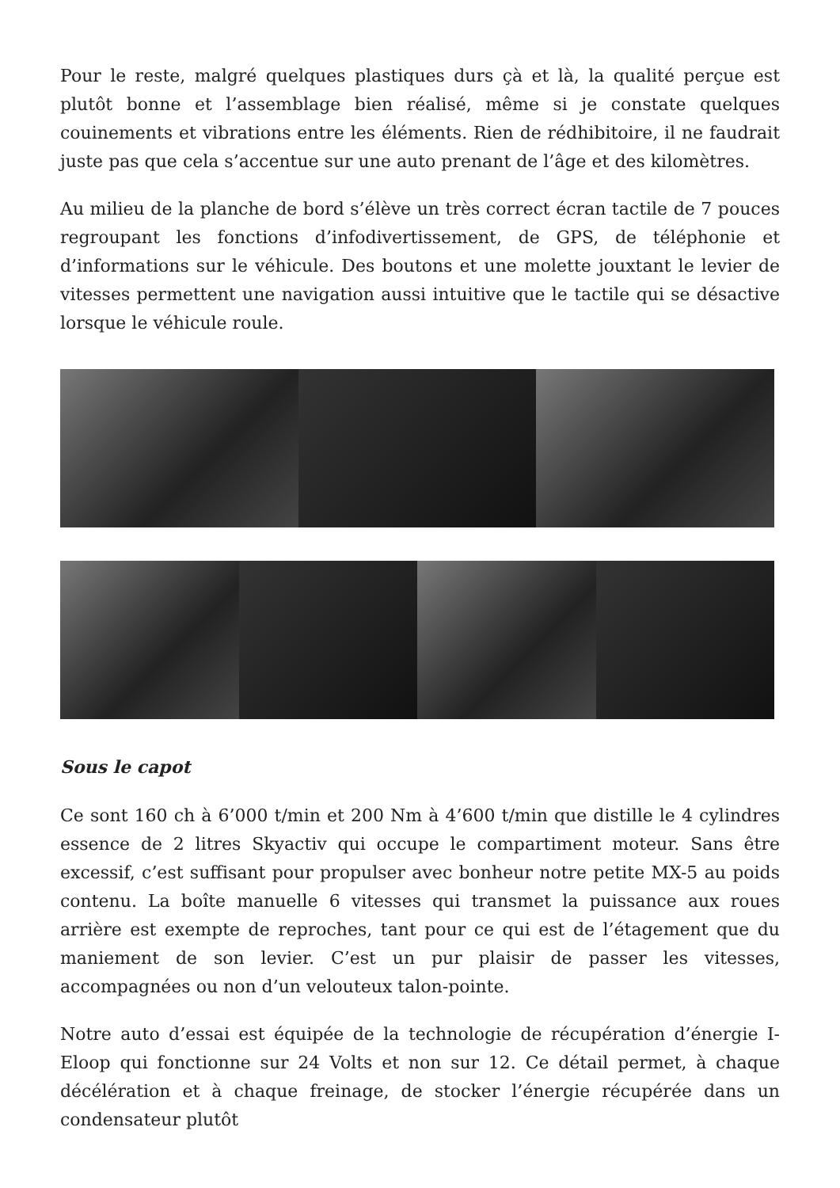Pour le reste, malgré quelques plastiques durs çà et là, la qualité perçue est plutôt bonne et l’assemblage bien réalisé, même si je constate quelques couinements et vibrations entre les éléments. Rien de rédhibitoire, il ne faudrait juste pas que cela s’accentue sur une auto prenant de l’âge et des kilomètres.
Au milieu de la planche de bord s’élève un très correct écran tactile de 7 pouces regroupant les fonctions d’infodivertissement, de GPS, de téléphonie et d’informations sur le véhicule. Des boutons et une molette jouxtant le levier de vitesses permettent une navigation aussi intuitive que le tactile qui se désactive lorsque le véhicule roule.
Sous le capot
Ce sont 160 ch à 6’000 t/min et 200 Nm à 4’600 t/min que distille le 4 cylindres essence de 2 litres Skyactiv qui occupe le compartiment moteur. Sans être excessif, c’est suffisant pour propulser avec bonheur notre petite MX-5 au poids contenu. La boîte manuelle 6 vitesses qui transmet la puissance aux roues arrière est exempte de reproches, tant pour ce qui est de l’étagement que du maniement de son levier. C’est un pur plaisir de passer les vitesses, accompagnées ou non d’un velouteux talon-pointe.
Notre auto d’essai est équipée de la technologie de récupération d’énergie I-Eloop qui fonctionne sur 24 Volts et non sur 12. Ce détail permet, à chaque décélération et à chaque freinage, de stocker l’énergie récupérée dans un condensateur plutôt